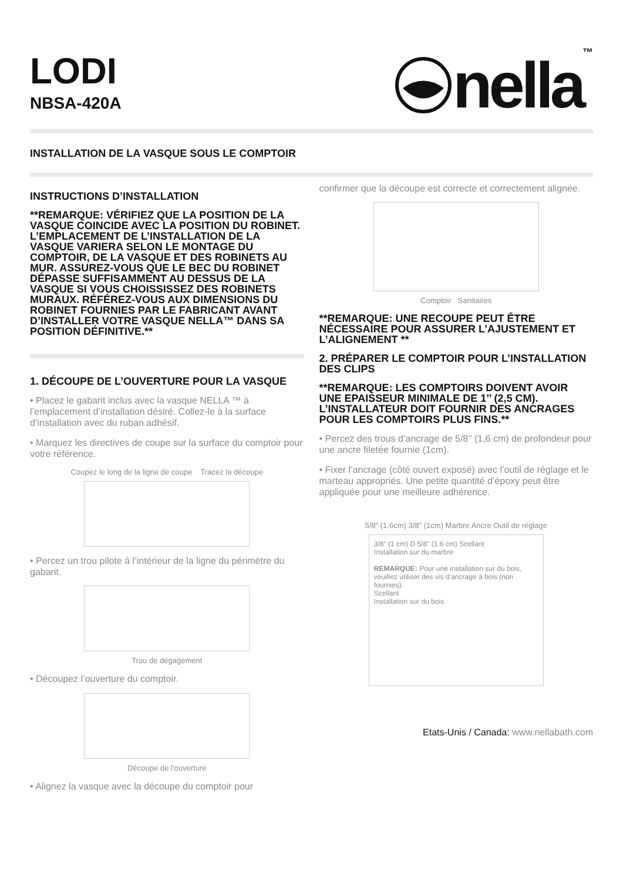LODI
NBSA-420A
nella ™
INSTALLATION DE LA VASQUE SOUS LE COMPTOIR
INSTRUCTIONS D’INSTALLATION
**REMARQUE: VÉRIFIEZ QUE LA POSITION DE LA VASQUE COINCIDE AVEC LA POSITION DU ROBINET. L’EMPLACEMENT DE L’INSTALLATION DE LA VASQUE VARIERA SELON LE MONTAGE DU COMPTOIR, DE LA VASQUE ET DES ROBINETS AU MUR. ASSUREZ-VOUS QUE LE BEC DU ROBINET DÉPASSE SUFFISAMMENT AU DESSUS DE LA VASQUE SI VOUS CHOISSISSEZ DES ROBINETS MURAUX. RÉFÉREZ-VOUS AUX DIMENSIONS DU ROBINET FOURNIES PAR LE FABRICANT AVANT D’INSTALLER VOTRE VASQUE NELLA™ DANS SA POSITION DÉFINITIVE.**
1. DÉCOUPE DE L’OUVERTURE POUR LA VASQUE
• Placez le gabarit inclus avec la vasque NELLA ™ à l’emplacement d’installation désiré. Collez-le à la surface d’installation avec du ruban adhésif.
• Marquez les directives de coupe sur la surface du comptoir pour votre référence.
Coupez le long de la ligne de coupe Tracez la découpe
• Percez un trou pilote à l’intérieur de la ligne du périmètre du gabarit.
Trou de dégagement
• Découpez l’ouverture du comptoir.
Découpe de l’ouverture
• Alignez la vasque avec la découpe du comptoir pour
confirmer que la découpe est correcte et correctement alignée.
Comptoir Sanitaires
**REMARQUE: UNE RECOUPE PEUT ÊTRE NÉCESSAIRE POUR ASSURER L’AJUSTEMENT ET L’ALIGNEMENT **
2. PRÉPARER LE COMPTOIR POUR L’INSTALLATION DES CLIPS
**REMARQUE: LES COMPTOIRS DOIVENT AVOIR UNE EPAISSEUR MINIMALE DE 1’’ (2,5 CM). L’INSTALLATEUR DOIT FOURNIR DES ANCRAGES POUR LES COMPTOIRS PLUS FINS.**
• Percez des trous d’ancrage de 5/8’’ (1,6 cm) de profondeur pour une ancre filetée fournie (1cm).
• Fixer l’ancrage (côté ouvert exposé) avec l’outil de réglage et le marteau appropriés. Une petite quantité d’époxy peut être appliquée pour une meilleure adhérence.
5/8" (1.6cm) 3/8" (1cm) Marbre Ancre Outil de réglage
3/8" (1 cm) D 5/8" (1.6 cm) Scellant
Installation sur du marbre
REMARQUE: Pour une installation sur du bois, veuillez utiliser des vis d’ancrage à bois (non fournies).
Scellant
Installation sur du bois
Etats-Unis / Canada: www.nellabath.com